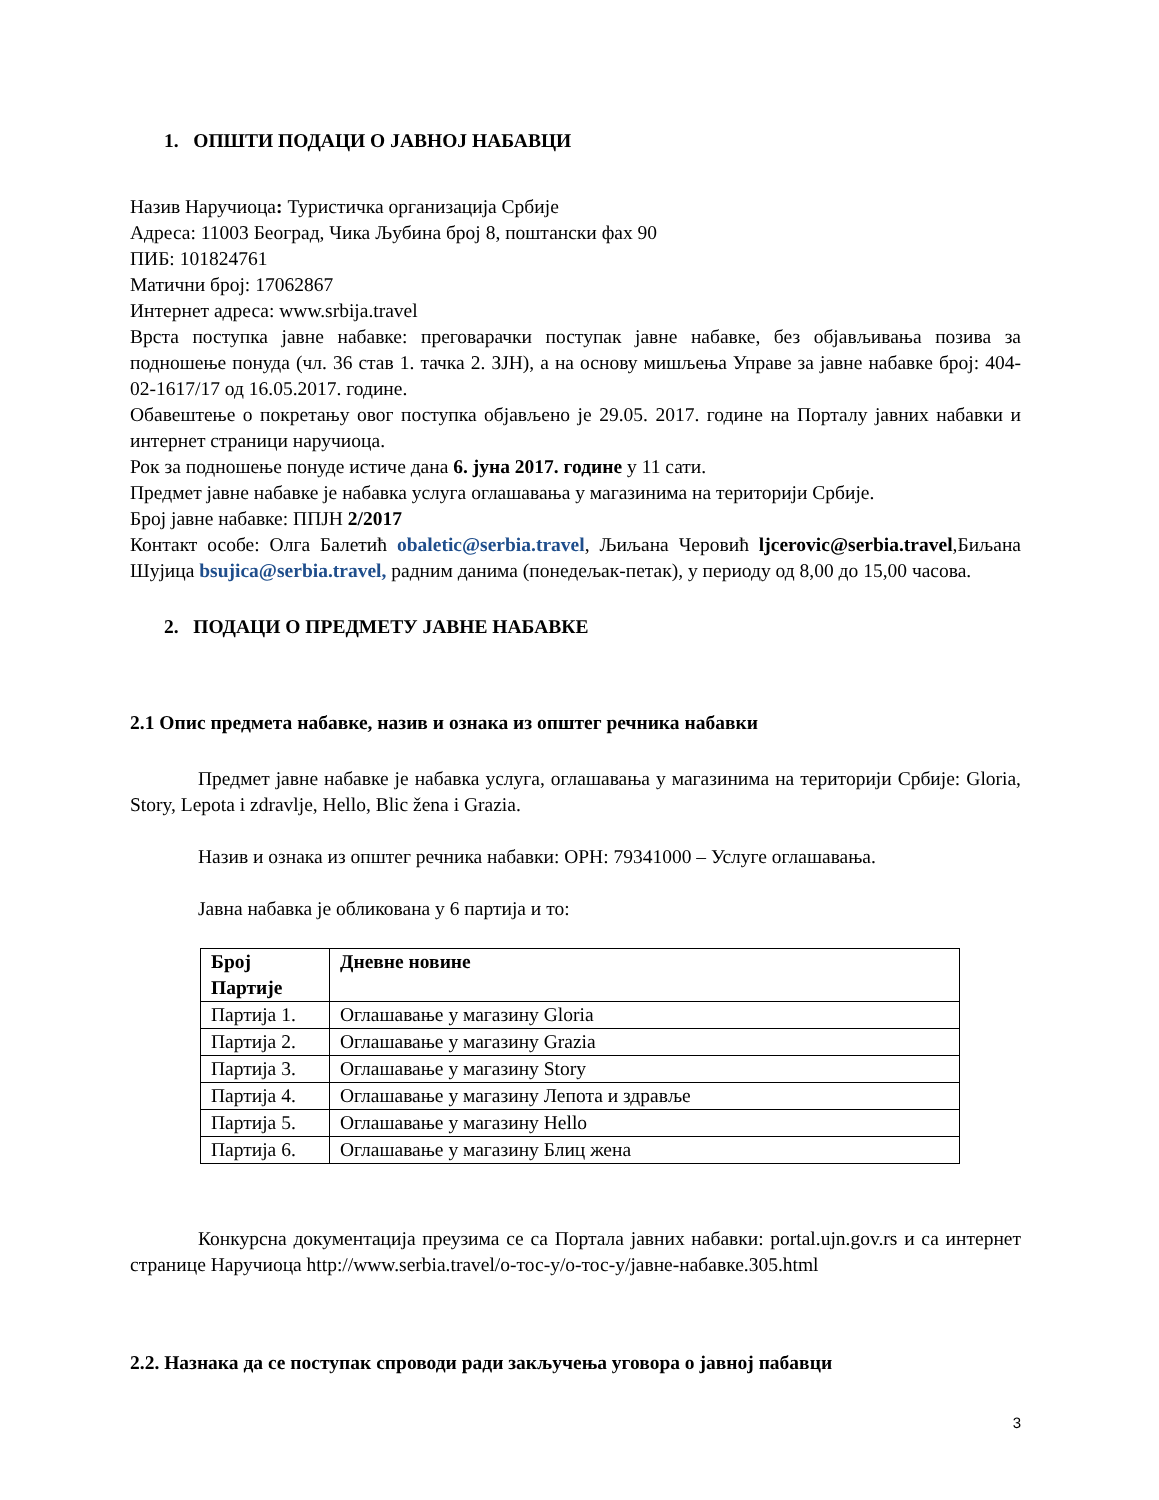1. ОПШТИ ПОДАЦИ О ЈАВНОЈ НАБАВЦИ
Назив Наручиоца: Туристичка организација Србије
Адреса: 11003 Београд, Чика Љубина број 8, поштански фах 90
ПИБ: 101824761
Матични број: 17062867
Интернет адреса: www.srbija.travel
Врста поступка јавне набавке: преговарачки поступак јавне набавке, без објављивања позива за подношење понуда (чл. 36 став 1. тачка 2. ЗЈН), а на основу мишљења Управе за јавне набавке број: 404-02-1617/17 од 16.05.2017. године.
Обавештење о покретању овог поступка објављено је 29.05. 2017. године на Порталу јавних набавки и интернет страници наручиоца.
Рок за подношење понуде истиче дана 6. јуна 2017. године у 11 сати.
Предмет јавне набавке је набавка услуга оглашавања у магазинима на територији Србије.
Број јавне набавке: ППЈН 2/2017
Контакт особе: Олга Балетић obaletic@serbia.travel, Љиљана Черовић ljcerovic@serbia.travel,Биљана Шујица bsujica@serbia.travel, радним данима (понедељак-петак), у периоду од 8,00 до 15,00 часова.
2. ПОДАЦИ О ПРЕДМЕТУ ЈАВНЕ НАБАВКЕ
2.1 Опис предмета набавке, назив и ознака из општег речника набавки
Предмет јавне набавке је набавка услуга, оглашавања у магазинима на територији Србије: Gloria, Story, Lepota i zdravlje, Hello, Blic žena i Grazia.
Назив и ознака из општег речника набавки: ОРН: 79341000 – Услуге оглашавања.
Јавна набавка је обликована у 6 партија и то:
| Број Партије | Дневне новине |
| --- | --- |
| Партија 1. | Оглашавање у магазину Gloria |
| Партија 2. | Оглашавање у магазину Grazia |
| Партија 3. | Оглашавање у магазину Story |
| Партија 4. | Оглашавање у магазину Лепота и здравље |
| Партија 5. | Оглашавање у магазину Hello |
| Партија 6. | Оглашавање у магазину Блиц жена |
Конкурсна документација преузима се са Портала јавних набавки: portal.ujn.gov.rs и са интернет странице Наручиоца http://www.serbia.travel/о-тос-у/о-тос-у/јавне-набавке.305.html
2.2. Назнака да се поступак спроводи ради закључења уговора о јавној пабавци
3